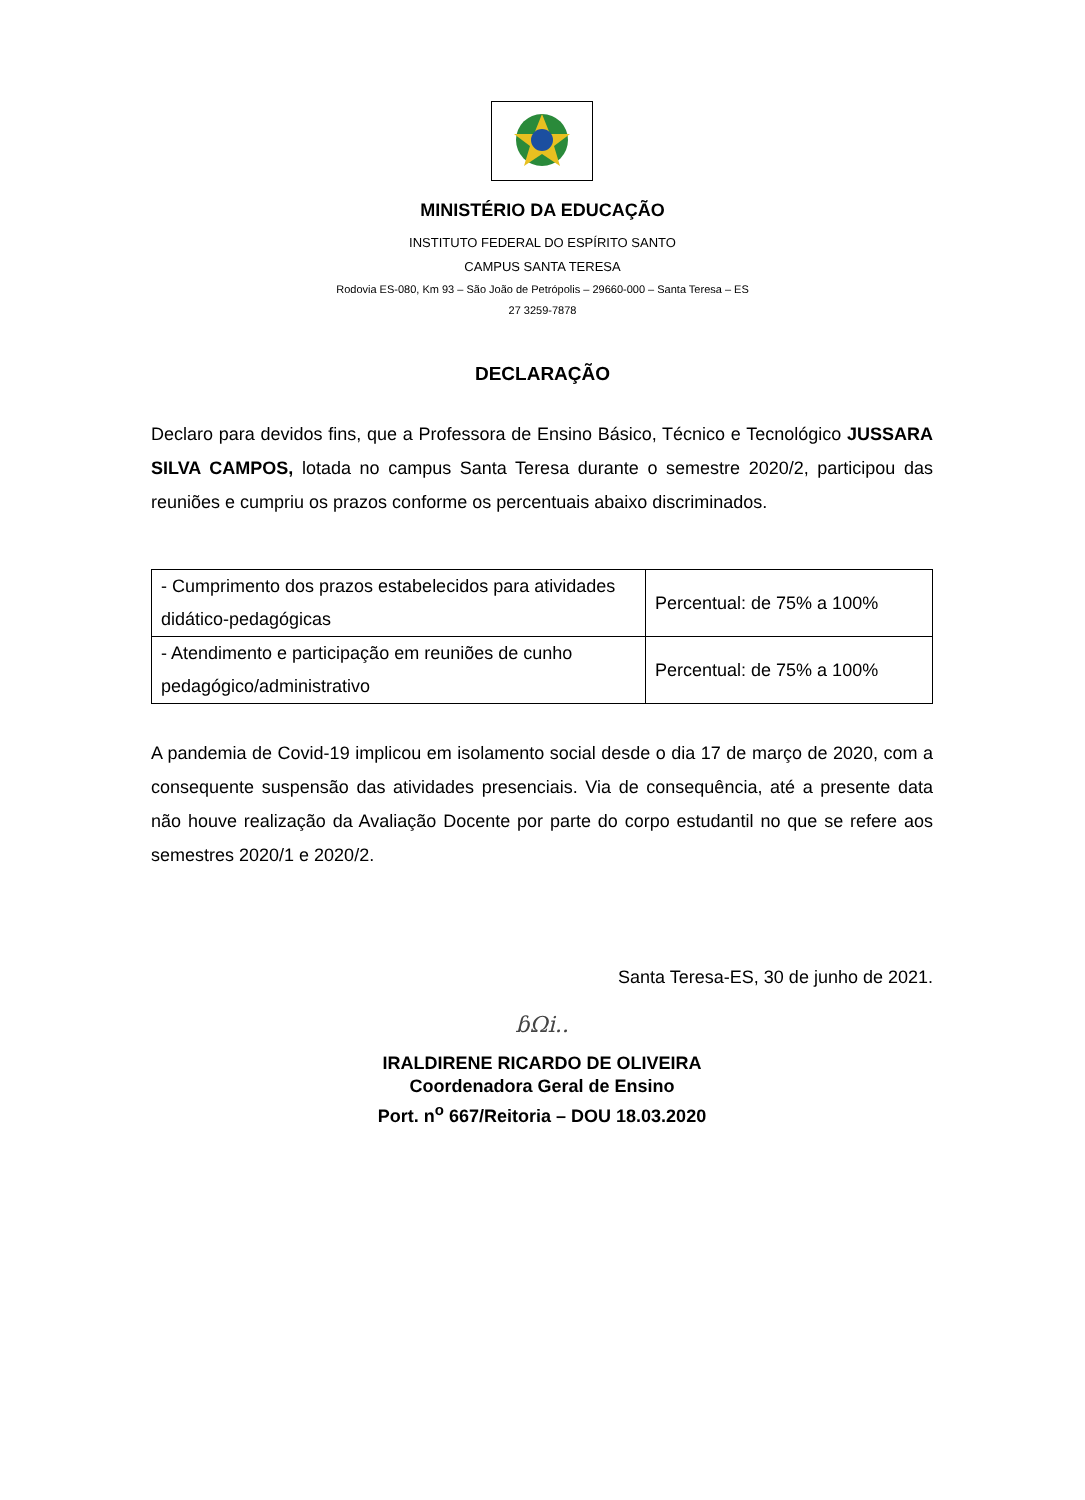MINISTÉRIO DA EDUCAÇÃO
INSTITUTO FEDERAL DO ESPÍRITO SANTO
CAMPUS SANTA TERESA
Rodovia ES-080, Km 93 – São João de Petrópolis – 29660-000 – Santa Teresa – ES
27 3259-7878
DECLARAÇÃO
Declaro para devidos fins, que a Professora de Ensino Básico, Técnico e Tecnológico JUSSARA SILVA CAMPOS, lotada no campus Santa Teresa durante o semestre 2020/2, participou das reuniões e cumpriu os prazos conforme os percentuais abaixo discriminados.
| - Cumprimento dos prazos estabelecidos para atividades didático-pedagógicas | Percentual: de 75% a 100% |
| - Atendimento e participação em reuniões de cunho pedagógico/administrativo | Percentual: de 75% a 100% |
A pandemia de Covid-19 implicou em isolamento social desde o dia 17 de março de 2020, com a consequente suspensão das atividades presenciais. Via de consequência, até a presente data não houve realização da Avaliação Docente por parte do corpo estudantil no que se refere aos semestres 2020/1 e 2020/2.
Santa Teresa-ES, 30 de junho de 2021.
ɓΩi..
IRALDIRENE RICARDO DE OLIVEIRA
Coordenadora Geral de Ensino
Port. n<sup>o</sup> 667/Reitoria – DOU 18.03.2020